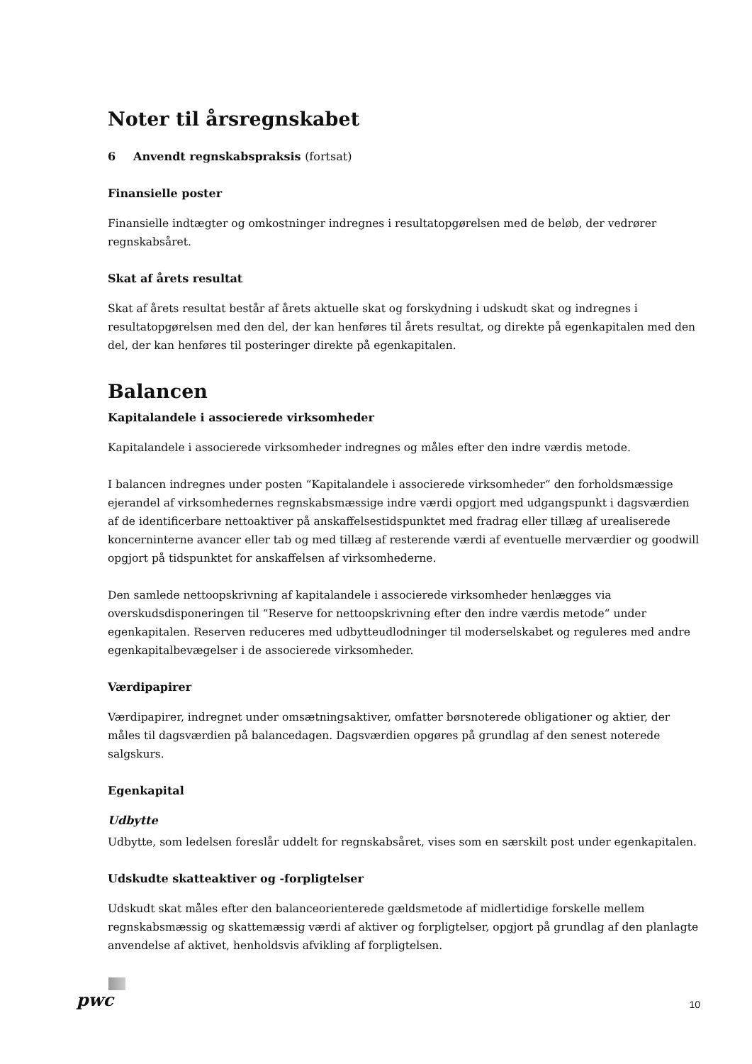Noter til årsregnskabet
6 Anvendt regnskabspraksis (fortsat)
Finansielle poster
Finansielle indtægter og omkostninger indregnes i resultatopgørelsen med de beløb, der vedrører regnskabsåret.
Skat af årets resultat
Skat af årets resultat består af årets aktuelle skat og forskydning i udskudt skat og indregnes i resultatopgørelsen med den del, der kan henføres til årets resultat, og direkte på egenkapitalen med den del, der kan henføres til posteringer direkte på egenkapitalen.
Balancen
Kapitalandele i associerede virksomheder
Kapitalandele i associerede virksomheder indregnes og måles efter den indre værdis metode.
I balancen indregnes under posten “Kapitalandele i associerede virksomheder“ den forholdsmæssige ejerandel af virksomhedernes regnskabsmæssige indre værdi opgjort med udgangspunkt i dagsværdien af de identificerbare nettoaktiver på anskaffelsestidspunktet med fradrag eller tillæg af urealiserede koncerninterne avancer eller tab og med tillæg af resterende værdi af eventuelle merværdier og goodwill opgjort på tidspunktet for anskaffelsen af virksomhederne.
Den samlede nettoopskrivning af kapitalandele i associerede virksomheder henlægges via overskudsdisponeringen til “Reserve for nettoopskrivning efter den indre værdis metode“ under egenkapitalen. Reserven reduceres med udbytteudlodninger til moderselskabet og reguleres med andre egenkapitalbevægelser i de associerede virksomheder.
Værdipapirer
Værdipapirer, indregnet under omsætningsaktiver, omfatter børsnoterede obligationer og aktier, der måles til dagsværdien på balancedagen. Dagsværdien opgøres på grundlag af den senest noterede salgskurs.
Egenkapital
Udbytte
Udbytte, som ledelsen foreslår uddelt for regnskabsåret, vises som en særskilt post under egenkapitalen.
Udskudte skatteaktiver og -forpligtelser
Udskudt skat måles efter den balanceorienterede gældsmetode af midlertidige forskelle mellem regnskabsmæssig og skattemæssig værdi af aktiver og forpligtelser, opgjort på grundlag af den planlagte anvendelse af aktivet, henholdsvis afvikling af forpligtelsen.
pwc 10